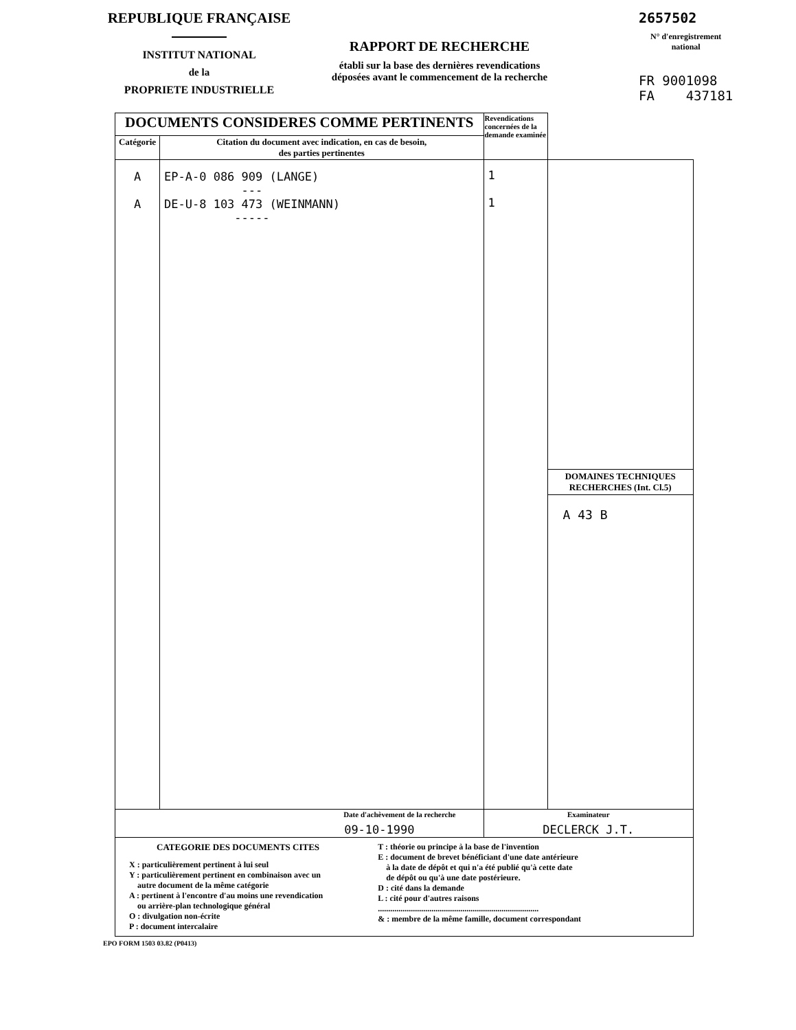REPUBLIQUE FRANÇAISE
INSTITUT NATIONAL
de la
PROPRIETE INDUSTRIELLE
RAPPORT DE RECHERCHE
établi sur la base des dernières revendications
déposées avant le commencement de la recherche
2657502
N° d'enregistrement
national
FR 9001098
FA 437181
| DOCUMENTS CONSIDERES COMME PERTINENTS | | Revendications concernées de la demande examinée | |
| Catégorie | Citation du document avec indication, en cas de besoin, des parties pertinentes | | |
| A A | EP-A-0 086 909 (LANGE) --- DE-U-8 103 473 (WEINMANN) ----- | 1 1 | DOMAINES TECHNIQUES RECHERCHES (Int. Cl.5) A 43 B |
| Date d'achèvement de la recherche 09-10-1990 | | Examinateur DECLERCK J.T. | |
| CATEGORIE DES DOCUMENTS CITES X : particulièrement pertinent à lui seul Y : particulièrement pertinent en combinaison avec un autre document de la même catégorie A : pertinent à l'encontre d'au moins une revendication ou arrière-plan technologique général O : divulgation non-écrite P : document intercalaire T : théorie ou principe à la base de l'invention E : document de brevet bénéficiant d'une date antérieure à la date de dépôt et qui n'a été publié qu'à cette date de dépôt ou qu'à une date postérieure. D : cité dans la demande L : cité pour d'autres raisons .............................................................................. & : membre de la même famille, document correspondant | | | |
EPO FORM 1503 03.82 (P0413)